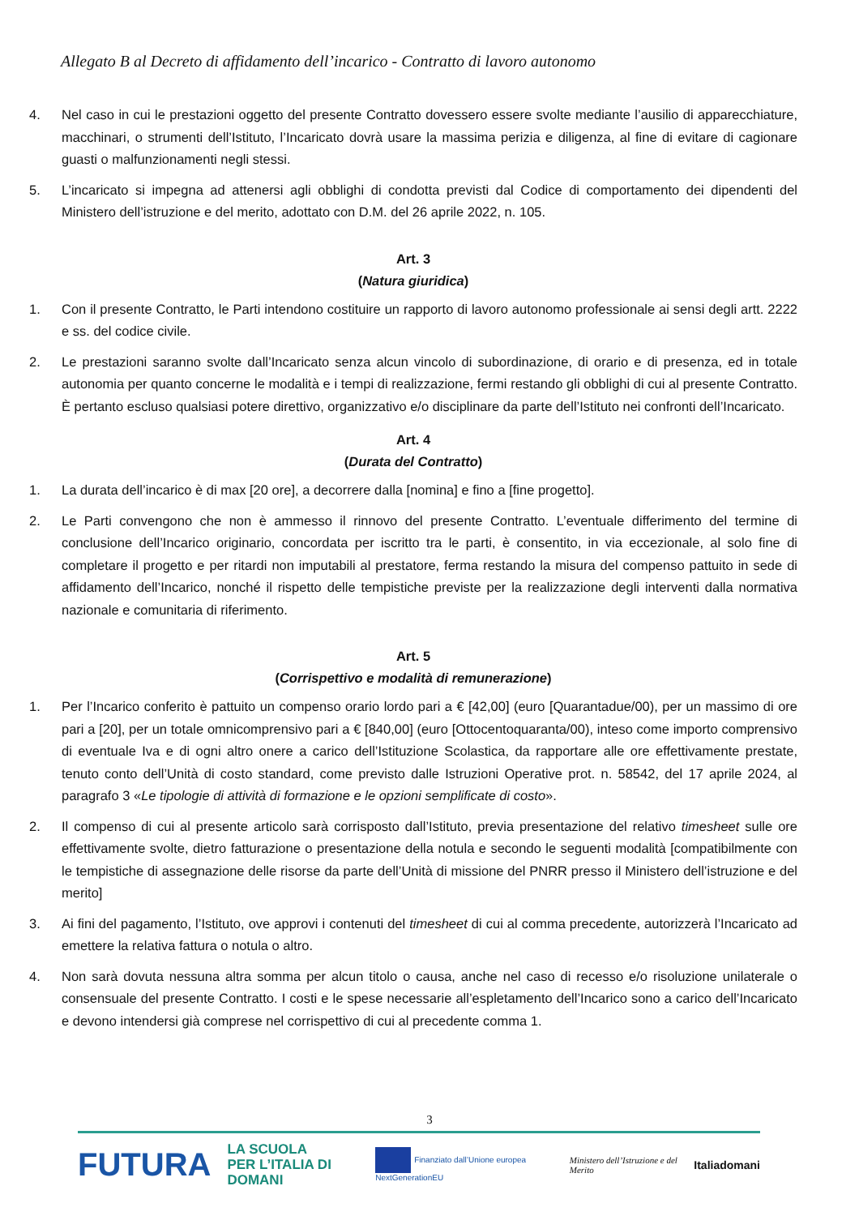Allegato B al Decreto di affidamento dell’incarico - Contratto di lavoro autonomo
4. Nel caso in cui le prestazioni oggetto del presente Contratto dovessero essere svolte mediante l’ausilio di apparecchiature, macchinari, o strumenti dell’Istituto, l’Incaricato dovrà usare la massima perizia e diligenza, al fine di evitare di cagionare guasti o malfunzionamenti negli stessi.
5. L’incaricato si impegna ad attenersi agli obblighi di condotta previsti dal Codice di comportamento dei dipendenti del Ministero dell’istruzione e del merito, adottato con D.M. del 26 aprile 2022, n. 105.
Art. 3
(Natura giuridica)
1. Con il presente Contratto, le Parti intendono costituire un rapporto di lavoro autonomo professionale ai sensi degli artt. 2222 e ss. del codice civile.
2. Le prestazioni saranno svolte dall’Incaricato senza alcun vincolo di subordinazione, di orario e di presenza, ed in totale autonomia per quanto concerne le modalità e i tempi di realizzazione, fermi restando gli obblighi di cui al presente Contratto. È pertanto escluso qualsiasi potere direttivo, organizzativo e/o disciplinare da parte dell’Istituto nei confronti dell’Incaricato.
Art. 4
(Durata del Contratto)
1. La durata dell’incarico è di max [20 ore], a decorrere dalla [nomina] e fino a [fine progetto].
2. Le Parti convengono che non è ammesso il rinnovo del presente Contratto. L’eventuale differimento del termine di conclusione dell’Incarico originario, concordata per iscritto tra le parti, è consentito, in via eccezionale, al solo fine di completare il progetto e per ritardi non imputabili al prestatore, ferma restando la misura del compenso pattuito in sede di affidamento dell’Incarico, nonché il rispetto delle tempistiche previste per la realizzazione degli interventi dalla normativa nazionale e comunitaria di riferimento.
Art. 5
(Corrispettivo e modalità di remunerazione)
1. Per l’Incarico conferito è pattuito un compenso orario lordo pari a € [42,00] (euro [Quarantadue/00), per un massimo di ore pari a [20], per un totale omnicomprensivo pari a € [840,00] (euro [Ottocentoquaranta/00), inteso come importo comprensivo di eventuale Iva e di ogni altro onere a carico dell’Istituzione Scolastica, da rapportare alle ore effettivamente prestate, tenuto conto dell’Unità di costo standard, come previsto dalle Istruzioni Operative prot. n. 58542, del 17 aprile 2024, al paragrafo 3 «Le tipologie di attività di formazione e le opzioni semplificate di costo».
2. Il compenso di cui al presente articolo sarà corrisposto dall’Istituto, previa presentazione del relativo timesheet sulle ore effettivamente svolte, dietro fatturazione o presentazione della notula e secondo le seguenti modalità [compatibilmente con le tempistiche di assegnazione delle risorse da parte dell’Unità di missione del PNRR presso il Ministero dell’istruzione e del merito]
3. Ai fini del pagamento, l’Istituto, ove approvi i contenuti del timesheet di cui al comma precedente, autorizzerà l’Incaricato ad emettere la relativa fattura o notula o altro.
4. Non sarà dovuta nessuna altra somma per alcun titolo o causa, anche nel caso di recesso e/o risoluzione unilaterale o consensuale del presente Contratto. I costi e le spese necessarie all’espletamento dell’Incarico sono a carico dell’Incaricato e devono intendersi già comprese nel corrispettivo di cui al precedente comma 1.
3
FUTURA LA SCUOLA
PER L’ITALIA DI DOMANI Finanziato dall’Unione europea NextGenerationEU Ministero dell’Istruzione e del Merito Italiadomani